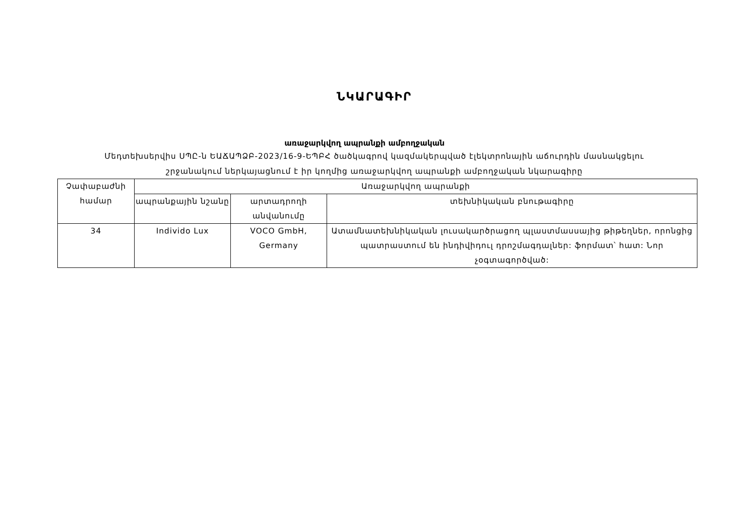ՆԿԱՐԱԳԻՐ
առաջարկվող ապրանքի ամբողջական
Մեդտեխսերվիս ՍՊԸ-ն ԵԱՃԱՊՁԲ-2023/16-9-ԵՊԲՀ ծածկագրով կազմակերպված էլեկտրոնային աճուրդին մասնակցելու
շրջանակում ներկայացնում է իր կողմից առաջարկվող ապրանքի ամբողջական նկարագիրը
| Չափաբաժնի համար | Առաջարկվող ապրանքի | | |
| --- | --- | --- | --- |
| | ապրանքային նշանը | արտադրողի անվանումը | տեխնիկական բնութագիրը |
| 34 | Individo Lux | VOCO GmbH, Germany | Ատամնատեխնիկական լուսակարծրացող պլաստմասսայից թիթեղներ, որոնցից պատրաստում են ինդիվիդուլ դրոշմագդալներ: ֆորմատ՝ հատ: Նոր չօգտագործված: |